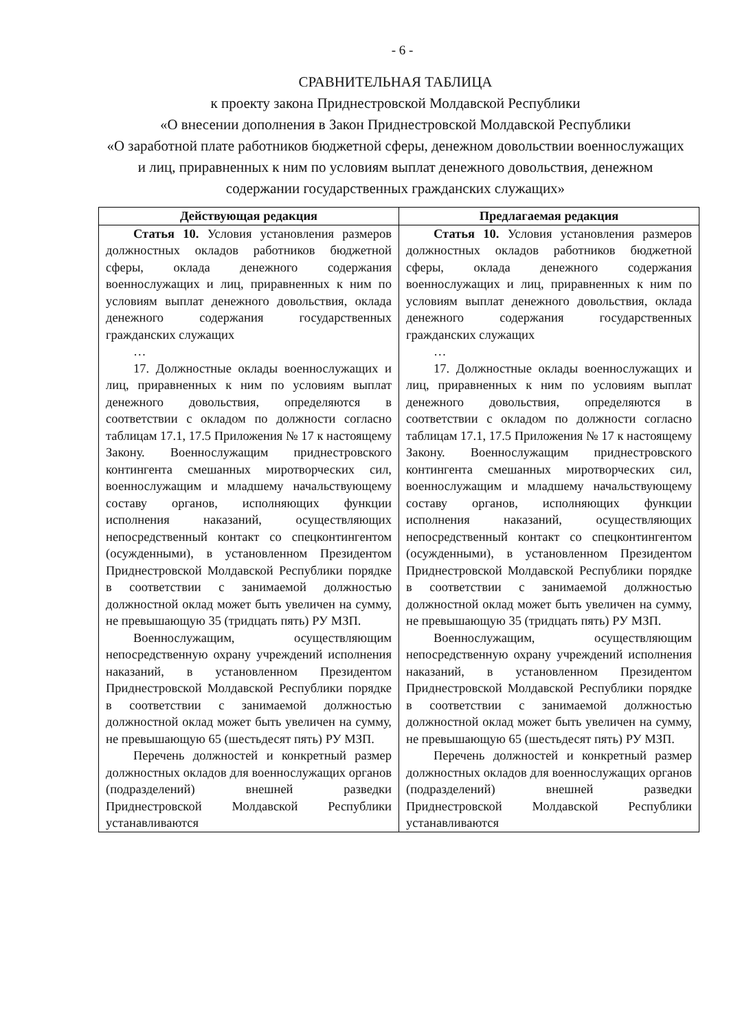- 6 -
СРАВНИТЕЛЬНАЯ ТАБЛИЦА
к проекту закона Приднестровской Молдавской Республики
«О внесении дополнения в Закон Приднестровской Молдавской Республики
«О заработной плате работников бюджетной сферы, денежном довольствии военнослужащих и лиц, приравненных к ним по условиям выплат денежного довольствия, денежном содержании государственных гражданских служащих»
| Действующая редакция | Предлагаемая редакция |
| --- | --- |
| Статья 10. Условия установления размеров должностных окладов работников бюджетной сферы, оклада денежного содержания военнослужащих и лиц, приравненных к ним по условиям выплат денежного довольствия, оклада денежного содержания государственных гражданских служащих … 17. Должностные оклады военнослужащих и лиц, приравненных к ним по условиям выплат денежного довольствия, определяются в соответствии с окладом по должности согласно таблицам 17.1, 17.5 Приложения № 17 к настоящему Закону. Военнослужащим приднестровского контингента смешанных миротворческих сил, военнослужащим и младшему начальствующему составу органов, исполняющих функции исполнения наказаний, осуществляющих непосредственный контакт со спецконтингентом (осужденными), в установленном Президентом Приднестровской Молдавской Республики порядке в соответствии с занимаемой должностью должностной оклад может быть увеличен на сумму, не превышающую 35 (тридцать пять) РУ МЗП. Военнослужащим, осуществляющим непосредственную охрану учреждений исполнения наказаний, в установленном Президентом Приднестровской Молдавской Республики порядке в соответствии с занимаемой должностью должностной оклад может быть увеличен на сумму, не превышающую 65 (шестьдесят пять) РУ МЗП. Перечень должностей и конкретный размер должностных окладов для военнослужащих органов (подразделений) внешней разведки Приднестровской Молдавской Республики устанавливаются | Статья 10. Условия установления размеров должностных окладов работников бюджетной сферы, оклада денежного содержания военнослужащих и лиц, приравненных к ним по условиям выплат денежного довольствия, оклада денежного содержания государственных гражданских служащих … 17. Должностные оклады военнослужащих и лиц, приравненных к ним по условиям выплат денежного довольствия, определяются в соответствии с окладом по должности согласно таблицам 17.1, 17.5 Приложения № 17 к настоящему Закону. Военнослужащим приднестровского контингента смешанных миротворческих сил, военнослужащим и младшему начальствующему составу органов, исполняющих функции исполнения наказаний, осуществляющих непосредственный контакт со спецконтингентом (осужденными), в установленном Президентом Приднестровской Молдавской Республики порядке в соответствии с занимаемой должностью должностной оклад может быть увеличен на сумму, не превышающую 35 (тридцать пять) РУ МЗП. Военнослужащим, осуществляющим непосредственную охрану учреждений исполнения наказаний, в установленном Президентом Приднестровской Молдавской Республики порядке в соответствии с занимаемой должностью должностной оклад может быть увеличен на сумму, не превышающую 65 (шестьдесят пять) РУ МЗП. Перечень должностей и конкретный размер должностных окладов для военнослужащих органов (подразделений) внешней разведки Приднестровской Молдавской Республики устанавливаются |